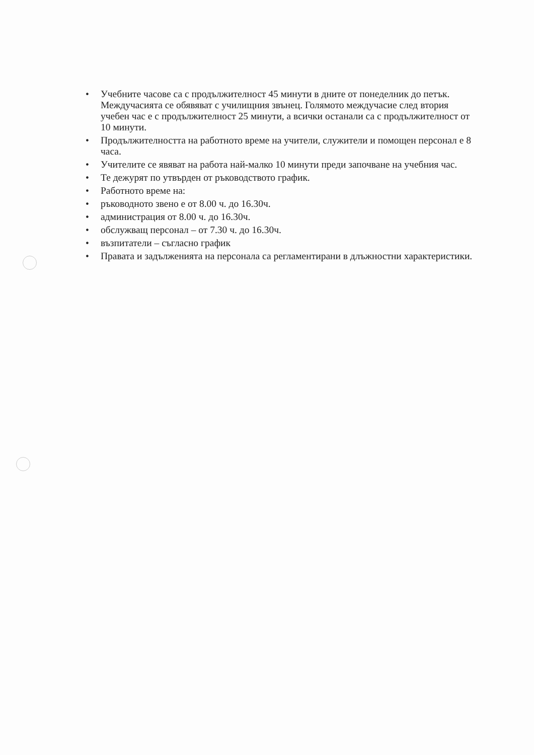• Учебните часове са с продължителност 45 минути в дните от понеделник до петък. Междучасията се обявяват с училищния звънец. Голямото междучасие след втория учебен час е с продължителност 25 минути, а всички останали са с продължителност от 10 минути.
• Продължителността на работното време на учители, служители и помощен персонал е 8 часа.
• Учителите се явяват на работа най-малко 10 минути преди започване на учебния час.
• Те дежурят по утвърден от ръководството график.
• Работното време на:
• ръководното звено е от 8.00 ч. до 16.30ч.
• администрация от 8.00 ч. до 16.30ч.
• обслужващ персонал – от 7.30 ч. до 16.30ч.
• възпитатели – съгласно график
• Правата и задълженията на персонала са регламентирани в длъжностни характеристики.